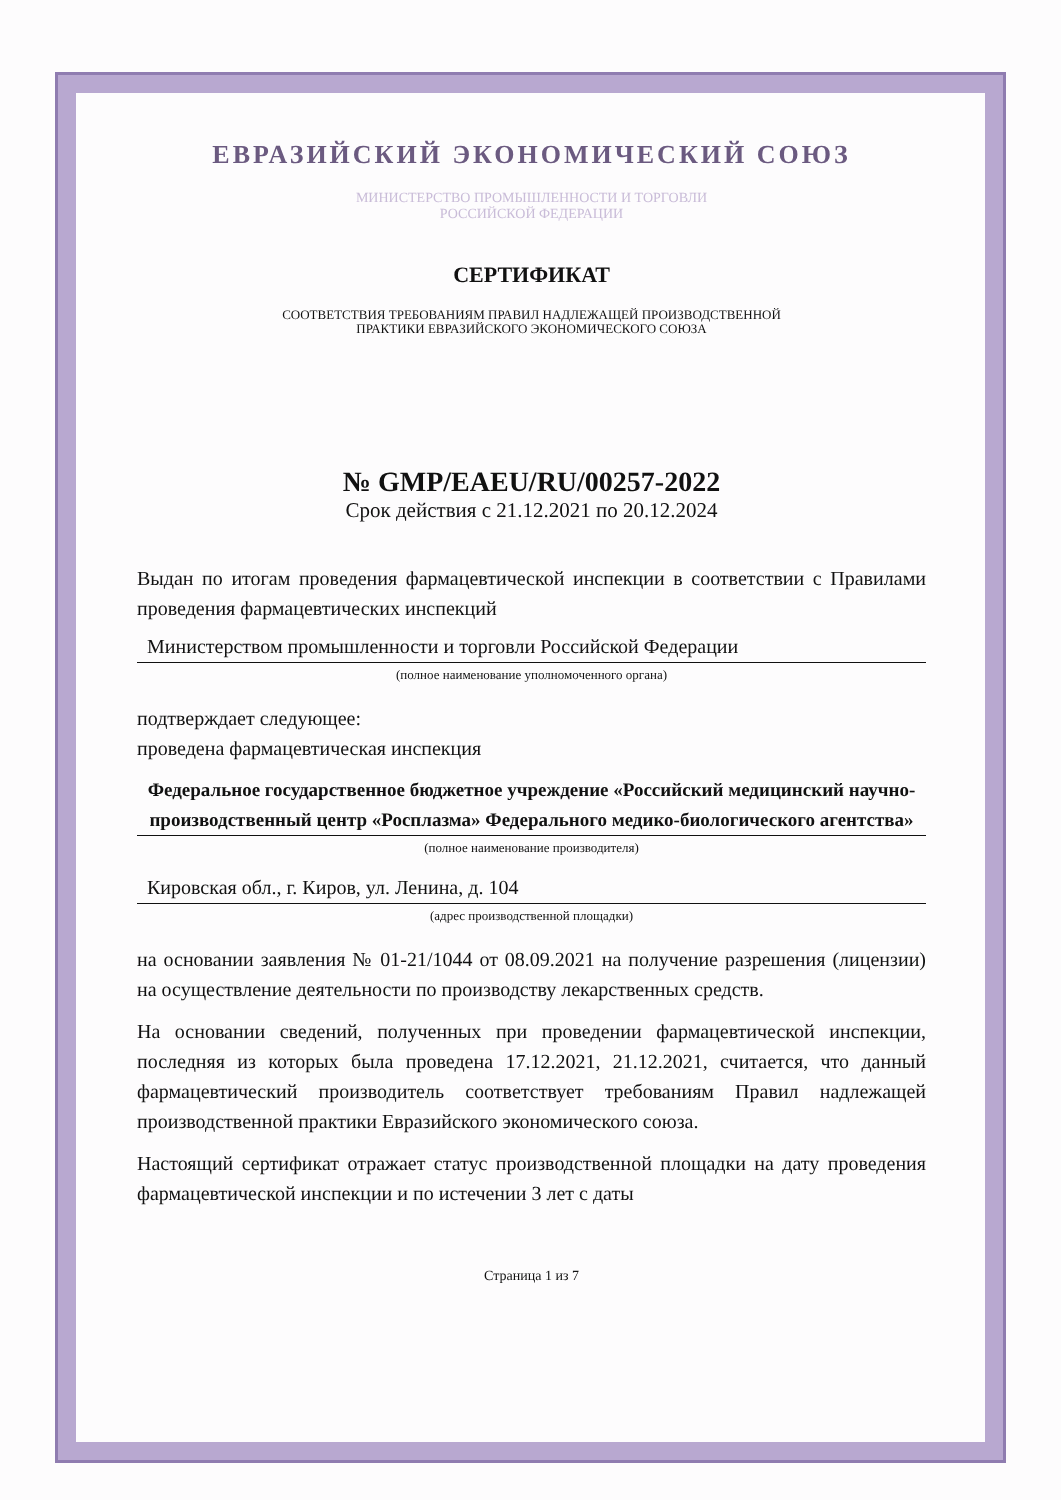ЕВРАЗИЙСКИЙ ЭКОНОМИЧЕСКИЙ СОЮЗ
МИНИСТЕРСТВО ПРОМЫШЛЕННОСТИ И ТОРГОВЛИ
РОССИЙСКОЙ ФЕДЕРАЦИИ
СЕРТИФИКАТ
СООТВЕТСТВИЯ ТРЕБОВАНИЯМ ПРАВИЛ НАДЛЕЖАЩЕЙ ПРОИЗВОДСТВЕННОЙ
ПРАКТИКИ ЕВРАЗИЙСКОГО ЭКОНОМИЧЕСКОГО СОЮЗА
№ GMP/EAEU/RU/00257-2022
Срок действия с 21.12.2021 по 20.12.2024
Выдан по итогам проведения фармацевтической инспекции в соответствии с Правилами проведения фармацевтических инспекций
Министерством промышленности и торговли Российской Федерации
(полное наименование уполномоченного органа)
подтверждает следующее:
проведена фармацевтическая инспекция
Федеральное государственное бюджетное учреждение «Российский медицинский научно-производственный центр «Росплазма» Федерального медико-биологического агентства»
(полное наименование производителя)
Кировская обл., г. Киров, ул. Ленина, д. 104
(адрес производственной площадки)
на основании заявления № 01-21/1044 от 08.09.2021 на получение разрешения (лицензии) на осуществление деятельности по производству лекарственных средств.
На основании сведений, полученных при проведении фармацевтической инспекции, последняя из которых была проведена 17.12.2021, 21.12.2021, считается, что данный фармацевтический производитель соответствует требованиям Правил надлежащей производственной практики Евразийского экономического союза.
Настоящий сертификат отражает статус производственной площадки на дату проведения фармацевтической инспекции и по истечении 3 лет с даты
Страница 1 из 7